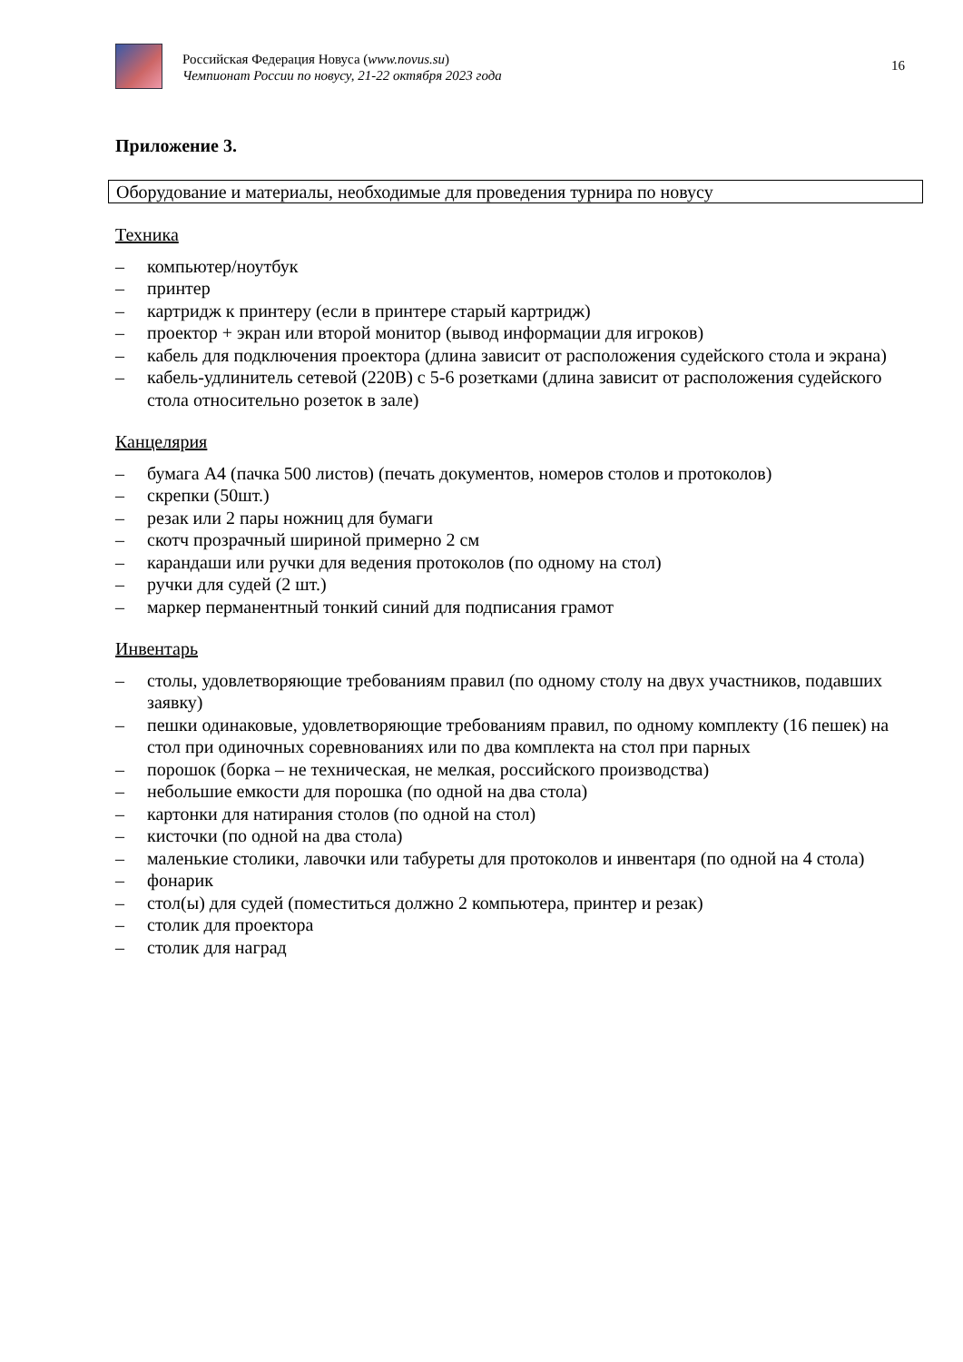Российская Федерация Новуса (www.novus.su)
Чемпионат России по новусу, 21-22 октября 2023 года
16
Приложение 3.
Оборудование и материалы, необходимые для проведения турнира по новусу
Техника
– компьютер/ноутбук
– принтер
– картридж к принтеру (если в принтере старый картридж)
– проектор + экран или второй монитор (вывод информации для игроков)
– кабель для подключения проектора (длина зависит от расположения судейского стола и экрана)
– кабель-удлинитель сетевой (220В) с 5-6 розетками (длина зависит от расположения судейского стола относительно розеток в зале)
Канцелярия
– бумага А4 (пачка 500 листов) (печать документов, номеров столов и протоколов)
– скрепки (50шт.)
– резак или 2 пары ножниц для бумаги
– скотч прозрачный шириной примерно 2 см
– карандаши или ручки для ведения протоколов (по одному на стол)
– ручки для судей (2 шт.)
– маркер перманентный тонкий синий для подписания грамот
Инвентарь
– столы, удовлетворяющие требованиям правил (по одному столу на двух участников, подавших заявку)
– пешки одинаковые, удовлетворяющие требованиям правил, по одному комплекту (16 пешек) на стол при одиночных соревнованиях или по два комплекта на стол при парных
– порошок (борка – не техническая, не мелкая, российского производства)
– небольшие емкости для порошка (по одной на два стола)
– картонки для натирания столов (по одной на стол)
– кисточки (по одной на два стола)
– маленькие столики, лавочки или табуреты для протоколов и инвентаря (по одной на 4 стола)
– фонарик
– стол(ы) для судей (поместиться должно 2 компьютера, принтер и резак)
– столик для проектора
– столик для наград